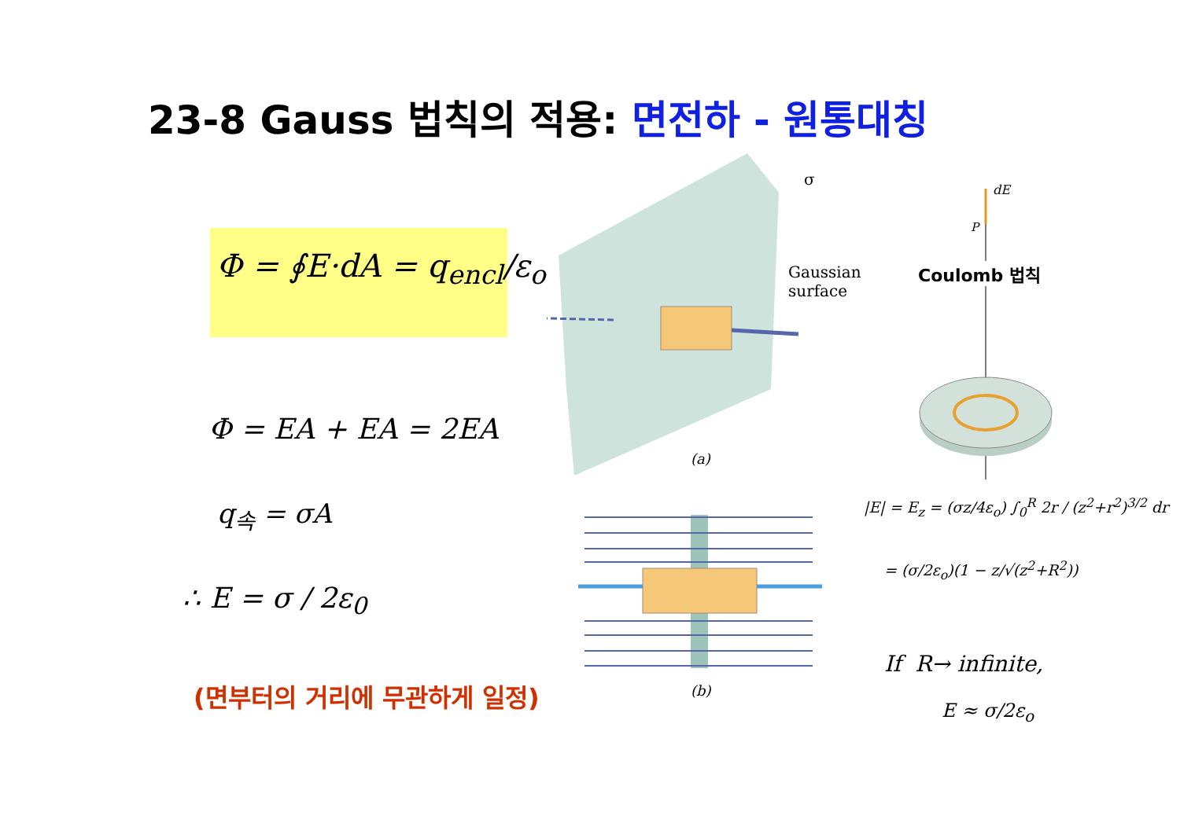23-8 Gauss 법칙의 적용: 면전하 - 원통대칭
Φ = ∮E·dA = q<sub>encl</sub>/ε<sub>o</sub>
Φ = EA + EA = 2EA
q<sub>속</sub> = σA
∴ E = σ / 2ε<sub>0</sub>
(면부터의 거리에 무관하게 일정)
Gaussian
surface
σ
(a)
(b)
dE
P
Coulomb 법칙
|E| = E<sub>z</sub> = (σz/4ε<sub>o</sub>) ∫<sub>0</sub><sup>R</sup> 2r / (z<sup>2</sup>+r<sup>2</sup>)<sup>3/2</sup> dr
= (σ/2ε<sub>o</sub>)(1 − z/√(z<sup>2</sup>+R<sup>2</sup>))
If R→ infinite,
E ≈ σ/2ε<sub>o</sub>